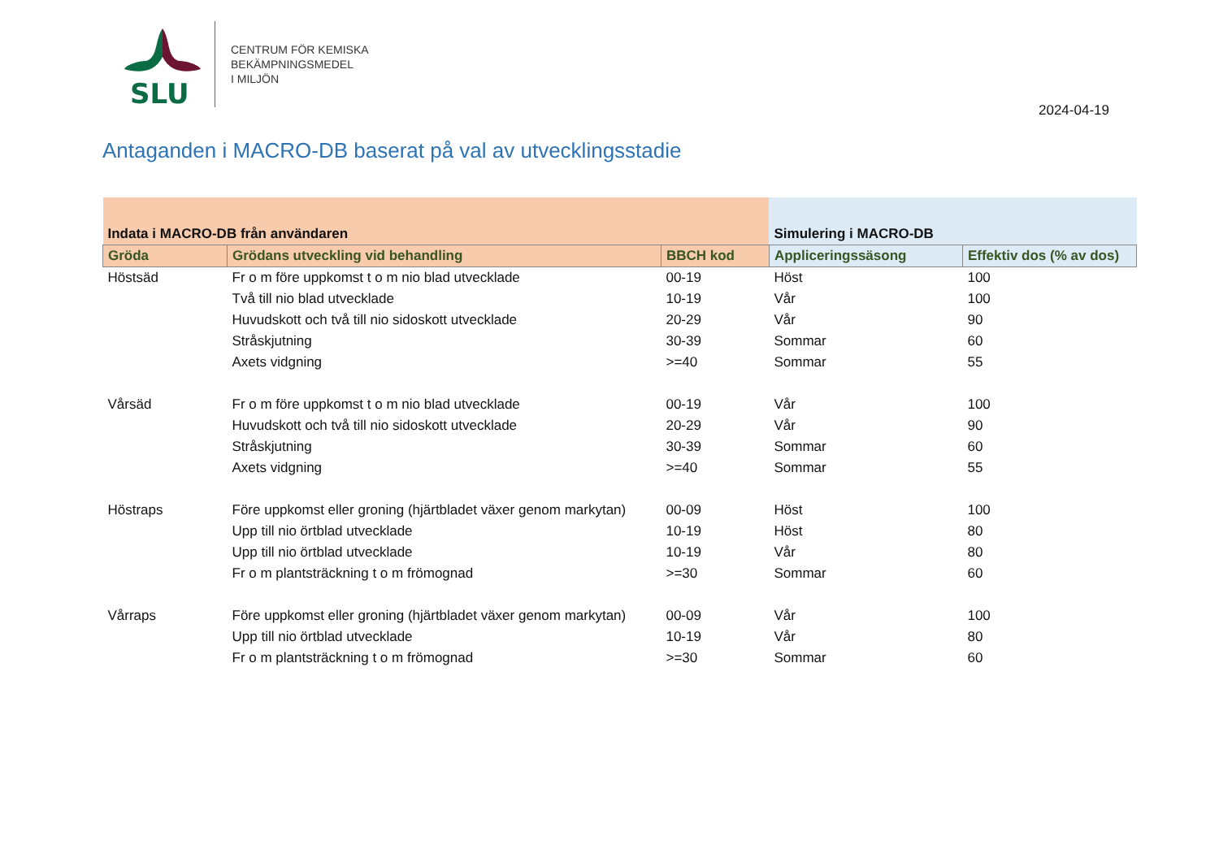SLU
CENTRUM FÖR KEMISKA
BEKÄMPNINGSMEDEL
I MILJÖN
2024-04-19
Antaganden i MACRO-DB baserat på val av utvecklingsstadie
| Indata i MACRO-DB från användaren | | | Simulering i MACRO-DB | |
| --- | --- | --- | --- | --- |
| Gröda | Grödans utveckling vid behandling | BBCH kod | Appliceringssäsong | Effektiv dos (% av dos) |
| Höstsäd | Fr o m före uppkomst t o m nio blad utvecklade | 00-19 | Höst | 100 |
| | Två till nio blad utvecklade | 10-19 | Vår | 100 |
| | Huvudskott och två till nio sidoskott utvecklade | 20-29 | Vår | 90 |
| | Stråskjutning | 30-39 | Sommar | 60 |
| | Axets vidgning | >=40 | Sommar | 55 |
| Vårsäd | Fr o m före uppkomst t o m nio blad utvecklade | 00-19 | Vår | 100 |
| | Huvudskott och två till nio sidoskott utvecklade | 20-29 | Vår | 90 |
| | Stråskjutning | 30-39 | Sommar | 60 |
| | Axets vidgning | >=40 | Sommar | 55 |
| Höstraps | Före uppkomst eller groning (hjärtbladet växer genom markytan) | 00-09 | Höst | 100 |
| | Upp till nio örtblad utvecklade | 10-19 | Höst | 80 |
| | Upp till nio örtblad utvecklade | 10-19 | Vår | 80 |
| | Fr o m plantsträckning t o m frömognad | >=30 | Sommar | 60 |
| Vårraps | Före uppkomst eller groning (hjärtbladet växer genom markytan) | 00-09 | Vår | 100 |
| | Upp till nio örtblad utvecklade | 10-19 | Vår | 80 |
| | Fr o m plantsträckning t o m frömognad | >=30 | Sommar | 60 |